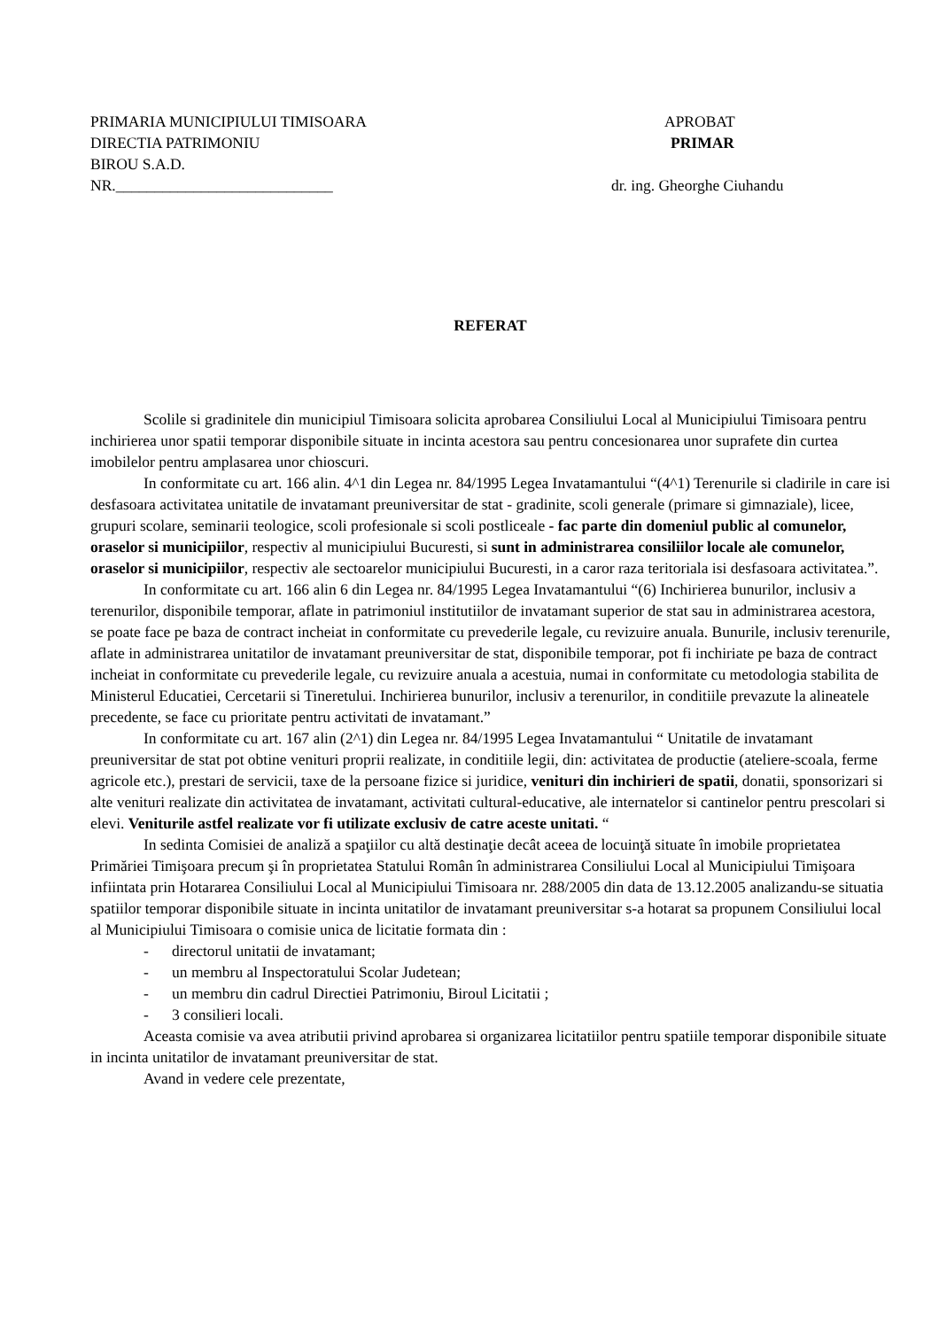PRIMARIA MUNICIPIULUI TIMISOARA
DIRECTIA PATRIMONIU
BIROU S.A.D.
NR.____________________________
APROBAT
PRIMAR
dr. ing. Gheorghe Ciuhandu
REFERAT
Scolile si gradinitele din municipiul Timisoara solicita aprobarea Consiliului Local al Municipiului Timisoara pentru inchirierea unor spatii temporar disponibile situate in incinta acestora sau pentru concesionarea unor suprafete din curtea imobilelor pentru amplasarea unor chioscuri.
In conformitate cu art. 166 alin. 4^1 din Legea nr. 84/1995 Legea Invatamantului “(4^1) Terenurile si cladirile in care isi desfasoara activitatea unitatile de invatamant preuniversitar de stat - gradinite, scoli generale (primare si gimnaziale), licee, grupuri scolare, seminarii teologice, scoli profesionale si scoli postliceale - fac parte din domeniul public al comunelor, oraselor si municipiilor, respectiv al municipiului Bucuresti, si sunt in administrarea consiliilor locale ale comunelor, oraselor si municipiilor, respectiv ale sectoarelor municipiului Bucuresti, in a caror raza teritoriala isi desfasoara activitatea.”.
In conformitate cu art. 166 alin 6 din Legea nr. 84/1995 Legea Invatamantului “(6) Inchirierea bunurilor, inclusiv a terenurilor, disponibile temporar, aflate in patrimoniul institutiilor de invatamant superior de stat sau in administrarea acestora, se poate face pe baza de contract incheiat in conformitate cu prevederile legale, cu revizuire anuala. Bunurile, inclusiv terenurile, aflate in administrarea unitatilor de invatamant preuniversitar de stat, disponibile temporar, pot fi inchiriate pe baza de contract incheiat in conformitate cu prevederile legale, cu revizuire anuala a acestuia, numai in conformitate cu metodologia stabilita de Ministerul Educatiei, Cercetarii si Tineretului. Inchirierea bunurilor, inclusiv a terenurilor, in conditiile prevazute la alineatele precedente, se face cu prioritate pentru activitati de invatamant.”
In conformitate cu art. 167 alin (2^1) din Legea nr. 84/1995 Legea Invatamantului “ Unitatile de invatamant preuniversitar de stat pot obtine venituri proprii realizate, in conditiile legii, din: activitatea de productie (ateliere-scoala, ferme agricole etc.), prestari de servicii, taxe de la persoane fizice si juridice, venituri din inchirieri de spatii, donatii, sponsorizari si alte venituri realizate din activitatea de invatamant, activitati cultural-educative, ale internatelor si cantinelor pentru prescolari si elevi. Veniturile astfel realizate vor fi utilizate exclusiv de catre aceste unitati. “
In sedinta Comisiei de analiză a spaţiilor cu altă destinaţie decât aceea de locuinţă situate în imobile proprietatea Primăriei Timişoara precum şi în proprietatea Statului Român în administrarea Consiliului Local al Municipiului Timişoara infiintata prin Hotararea Consiliului Local al Municipiului Timisoara nr. 288/2005 din data de 13.12.2005 analizandu-se situatia spatiilor temporar disponibile situate in incinta unitatilor de invatamant preuniversitar s-a hotarat sa propunem Consiliului local al Municipiului Timisoara o comisie unica de licitatie formata din :
- directorul unitatii de invatamant;
- un membru al Inspectoratului Scolar Judetean;
- un membru din cadrul Directiei Patrimoniu, Biroul Licitatii ;
- 3 consilieri locali.
Aceasta comisie va avea atributii privind aprobarea si organizarea licitatiilor pentru spatiile temporar disponibile situate in incinta unitatilor de invatamant preuniversitar de stat.
Avand in vedere cele prezentate,